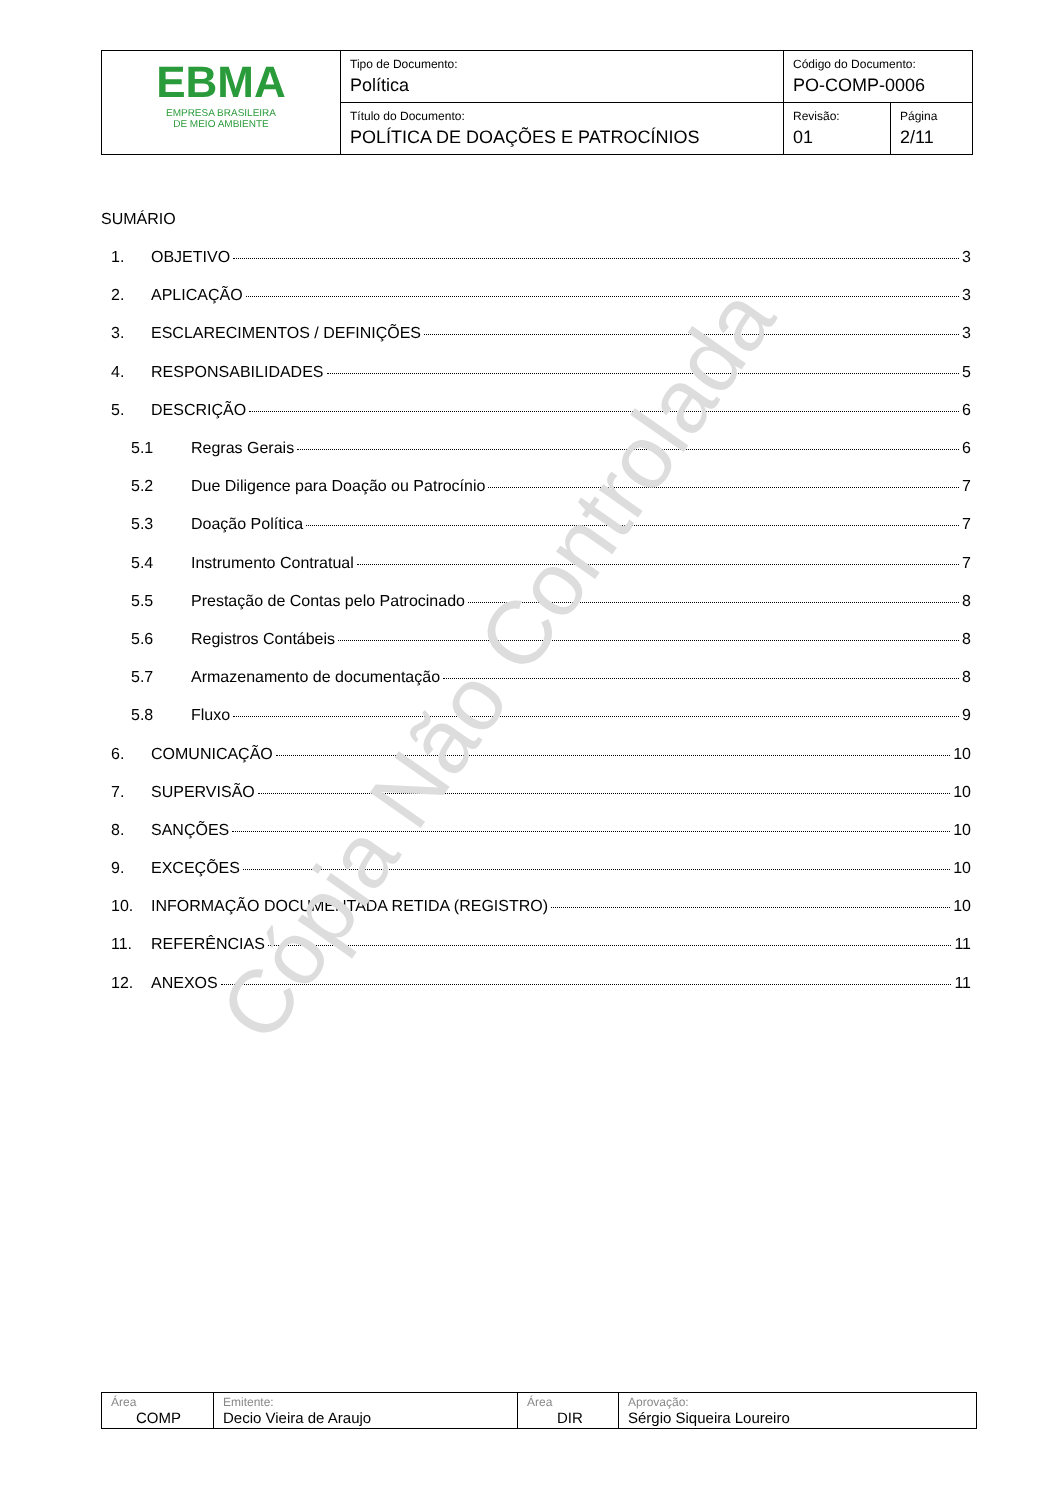| EBMA EMPRESA BRASILEIRA DE MEIO AMBIENTE | Tipo de Documento: Política | Código do Documento: PO-COMP-0006 | |
| | Título do Documento: POLÍTICA DE DOAÇÕES E PATROCÍNIOS | Revisão: 01 | Página 2/11 |
SUMÁRIO
1. OBJETIVO 3
2. APLICAÇÃO 3
3. ESCLARECIMENTOS / DEFINIÇÕES 3
4. RESPONSABILIDADES 5
5. DESCRIÇÃO 6
5.1 Regras Gerais 6
5.2 Due Diligence para Doação ou Patrocínio 7
5.3 Doação Política 7
5.4 Instrumento Contratual 7
5.5 Prestação de Contas pelo Patrocinado 8
5.6 Registros Contábeis 8
5.7 Armazenamento de documentação 8
5.8 Fluxo 9
6. COMUNICAÇÃO 10
7. SUPERVISÃO 10
8. SANÇÕES 10
9. EXCEÇÕES 10
10. INFORMAÇÃO DOCUMENTADA RETIDA (REGISTRO) 10
11. REFERÊNCIAS 11
12. ANEXOS 11
Cópia Não Controlada
| Área COMP | Emitente: Decio Vieira de Araujo | Área DIR | Aprovação: Sérgio Siqueira Loureiro |